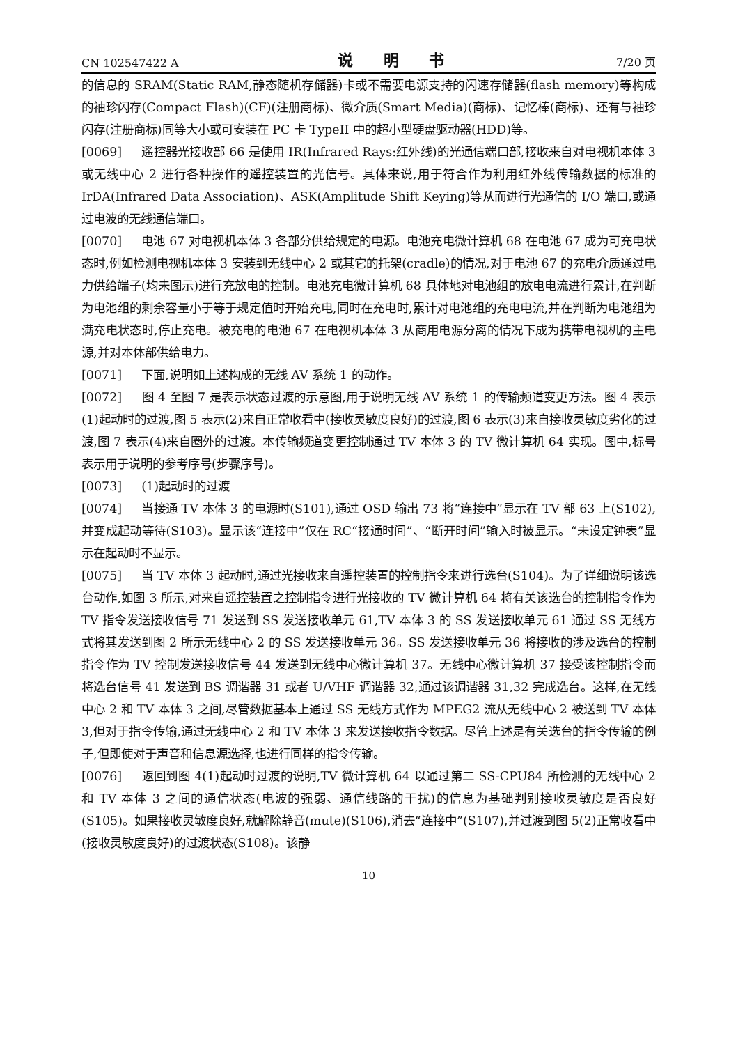CN 102547422 A 说 明 书 7/20 页
的信息的 SRAM(Static RAM,静态随机存储器)卡或不需要电源支持的闪速存储器(flash memory)等构成的袖珍闪存(Compact Flash)(CF)(注册商标)、微介质(Smart Media)(商标)、记忆棒(商标)、还有与袖珍闪存(注册商标)同等大小或可安装在 PC 卡 TypeII 中的超小型硬盘驱动器(HDD)等。
[0069] 遥控器光接收部 66 是使用 IR(Infrared Rays:红外线)的光通信端口部,接收来自对电视机本体 3 或无线中心 2 进行各种操作的遥控装置的光信号。具体来说,用于符合作为利用红外线传输数据的标准的 IrDA(Infrared Data Association)、ASK(Amplitude Shift Keying)等从而进行光通信的 I/O 端口,或通过电波的无线通信端口。
[0070] 电池 67 对电视机本体 3 各部分供给规定的电源。电池充电微计算机 68 在电池 67 成为可充电状态时,例如检测电视机本体 3 安装到无线中心 2 或其它的托架(cradle)的情况,对于电池 67 的充电介质通过电力供给端子(均未图示)进行充放电的控制。电池充电微计算机 68 具体地对电池组的放电电流进行累计,在判断为电池组的剩余容量小于等于规定值时开始充电,同时在充电时,累计对电池组的充电电流,并在判断为电池组为满充电状态时,停止充电。被充电的电池 67 在电视机本体 3 从商用电源分离的情况下成为携带电视机的主电源,并对本体部供给电力。
[0071] 下面,说明如上述构成的无线 AV 系统 1 的动作。
[0072] 图 4 至图 7 是表示状态过渡的示意图,用于说明无线 AV 系统 1 的传输频道变更方法。图 4 表示(1)起动时的过渡,图 5 表示(2)来自正常收看中(接收灵敏度良好)的过渡,图 6 表示(3)来自接收灵敏度劣化的过渡,图 7 表示(4)来自圈外的过渡。本传输频道变更控制通过 TV 本体 3 的 TV 微计算机 64 实现。图中,标号表示用于说明的参考序号(步骤序号)。
[0073] (1)起动时的过渡
[0074] 当接通 TV 本体 3 的电源时(S101),通过 OSD 输出 73 将“连接中”显示在 TV 部 63 上(S102),并变成起动等待(S103)。显示该“连接中”仅在 RC“接通时间”、“断开时间”输入时被显示。“未设定钟表”显示在起动时不显示。
[0075] 当 TV 本体 3 起动时,通过光接收来自遥控装置的控制指令来进行选台(S104)。为了详细说明该选台动作,如图 3 所示,对来自遥控装置之控制指令进行光接收的 TV 微计算机 64 将有关该选台的控制指令作为 TV 指令发送接收信号 71 发送到 SS 发送接收单元 61,TV 本体 3 的 SS 发送接收单元 61 通过 SS 无线方式将其发送到图 2 所示无线中心 2 的 SS 发送接收单元 36。SS 发送接收单元 36 将接收的涉及选台的控制指令作为 TV 控制发送接收信号 44 发送到无线中心微计算机 37。无线中心微计算机 37 接受该控制指令而将选台信号 41 发送到 BS 调谐器 31 或者 U/VHF 调谐器 32,通过该调谐器 31,32 完成选台。这样,在无线中心 2 和 TV 本体 3 之间,尽管数据基本上通过 SS 无线方式作为 MPEG2 流从无线中心 2 被送到 TV 本体 3,但对于指令传输,通过无线中心 2 和 TV 本体 3 来发送接收指令数据。尽管上述是有关选台的指令传输的例子,但即使对于声音和信息源选择,也进行同样的指令传输。
[0076] 返回到图 4(1)起动时过渡的说明,TV 微计算机 64 以通过第二 SS-CPU84 所检测的无线中心 2 和 TV 本体 3 之间的通信状态(电波的强弱、通信线路的干扰)的信息为基础判别接收灵敏度是否良好(S105)。如果接收灵敏度良好,就解除静音(mute)(S106),消去“连接中”(S107),并过渡到图 5(2)正常收看中(接收灵敏度良好)的过渡状态(S108)。该静
10